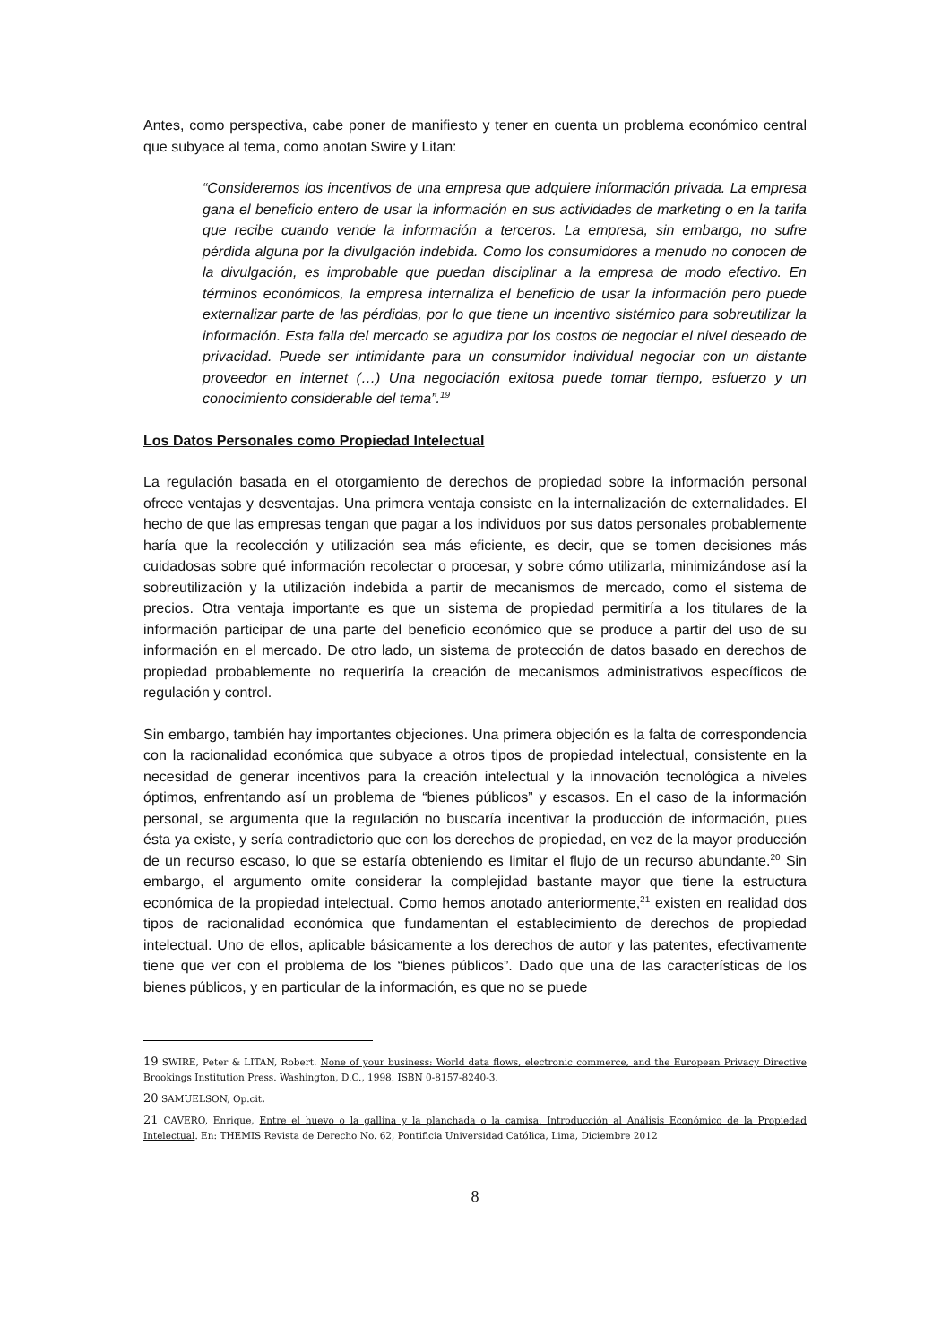Antes, como perspectiva, cabe poner de manifiesto y tener en cuenta un problema económico central que subyace al tema, como anotan Swire y Litan:
“Consideremos los incentivos de una empresa que adquiere información privada. La empresa gana el beneficio entero de usar la información en sus actividades de marketing o en la tarifa que recibe cuando vende la información a terceros. La empresa, sin embargo, no sufre pérdida alguna por la divulgación indebida. Como los consumidores a menudo no conocen de la divulgación, es improbable que puedan disciplinar a la empresa de modo efectivo. En términos económicos, la empresa internaliza el beneficio de usar la información pero puede externalizar parte de las pérdidas, por lo que tiene un incentivo sistémico para sobreutilizar la información. Esta falla del mercado se agudiza por los costos de negociar el nivel deseado de privacidad. Puede ser intimidante para un consumidor individual negociar con un distante proveedor en internet (…) Una negociación exitosa puede tomar tiempo, esfuerzo y un conocimiento considerable del tema”.<sup>19</sup>
Los Datos Personales como Propiedad Intelectual
La regulación basada en el otorgamiento de derechos de propiedad sobre la información personal ofrece ventajas y desventajas. Una primera ventaja consiste en la internalización de externalidades. El hecho de que las empresas tengan que pagar a los individuos por sus datos personales probablemente haría que la recolección y utilización sea más eficiente, es decir, que se tomen decisiones más cuidadosas sobre qué información recolectar o procesar, y sobre cómo utilizarla, minimizándose así la sobreutilización y la utilización indebida a partir de mecanismos de mercado, como el sistema de precios. Otra ventaja importante es que un sistema de propiedad permitiría a los titulares de la información participar de una parte del beneficio económico que se produce a partir del uso de su información en el mercado. De otro lado, un sistema de protección de datos basado en derechos de propiedad probablemente no requeriría la creación de mecanismos administrativos específicos de regulación y control.
Sin embargo, también hay importantes objeciones. Una primera objeción es la falta de correspondencia con la racionalidad económica que subyace a otros tipos de propiedad intelectual, consistente en la necesidad de generar incentivos para la creación intelectual y la innovación tecnológica a niveles óptimos, enfrentando así un problema de “bienes públicos” y escasos. En el caso de la información personal, se argumenta que la regulación no buscaría incentivar la producción de información, pues ésta ya existe, y sería contradictorio que con los derechos de propiedad, en vez de la mayor producción de un recurso escaso, lo que se estaría obteniendo es limitar el flujo de un recurso abundante.<sup>20</sup> Sin embargo, el argumento omite considerar la complejidad bastante mayor que tiene la estructura económica de la propiedad intelectual. Como hemos anotado anteriormente,<sup>21</sup> existen en realidad dos tipos de racionalidad económica que fundamentan el establecimiento de derechos de propiedad intelectual. Uno de ellos, aplicable básicamente a los derechos de autor y las patentes, efectivamente tiene que ver con el problema de los “bienes públicos”. Dado que una de las características de los bienes públicos, y en particular de la información, es que no se puede
19 SWIRE, Peter & LITAN, Robert. None of your business: World data flows, electronic commerce, and the European Privacy Directive Brookings Institution Press. Washington, D.C., 1998. ISBN 0-8157-8240-3.
20 SAMUELSON, Op.cit.
21 CAVERO, Enrique, Entre el huevo o la gallina y la planchada o la camisa. Introducción al Análisis Económico de la Propiedad Intelectual. En: THEMIS Revista de Derecho No. 62, Pontificia Universidad Católica, Lima, Diciembre 2012
8